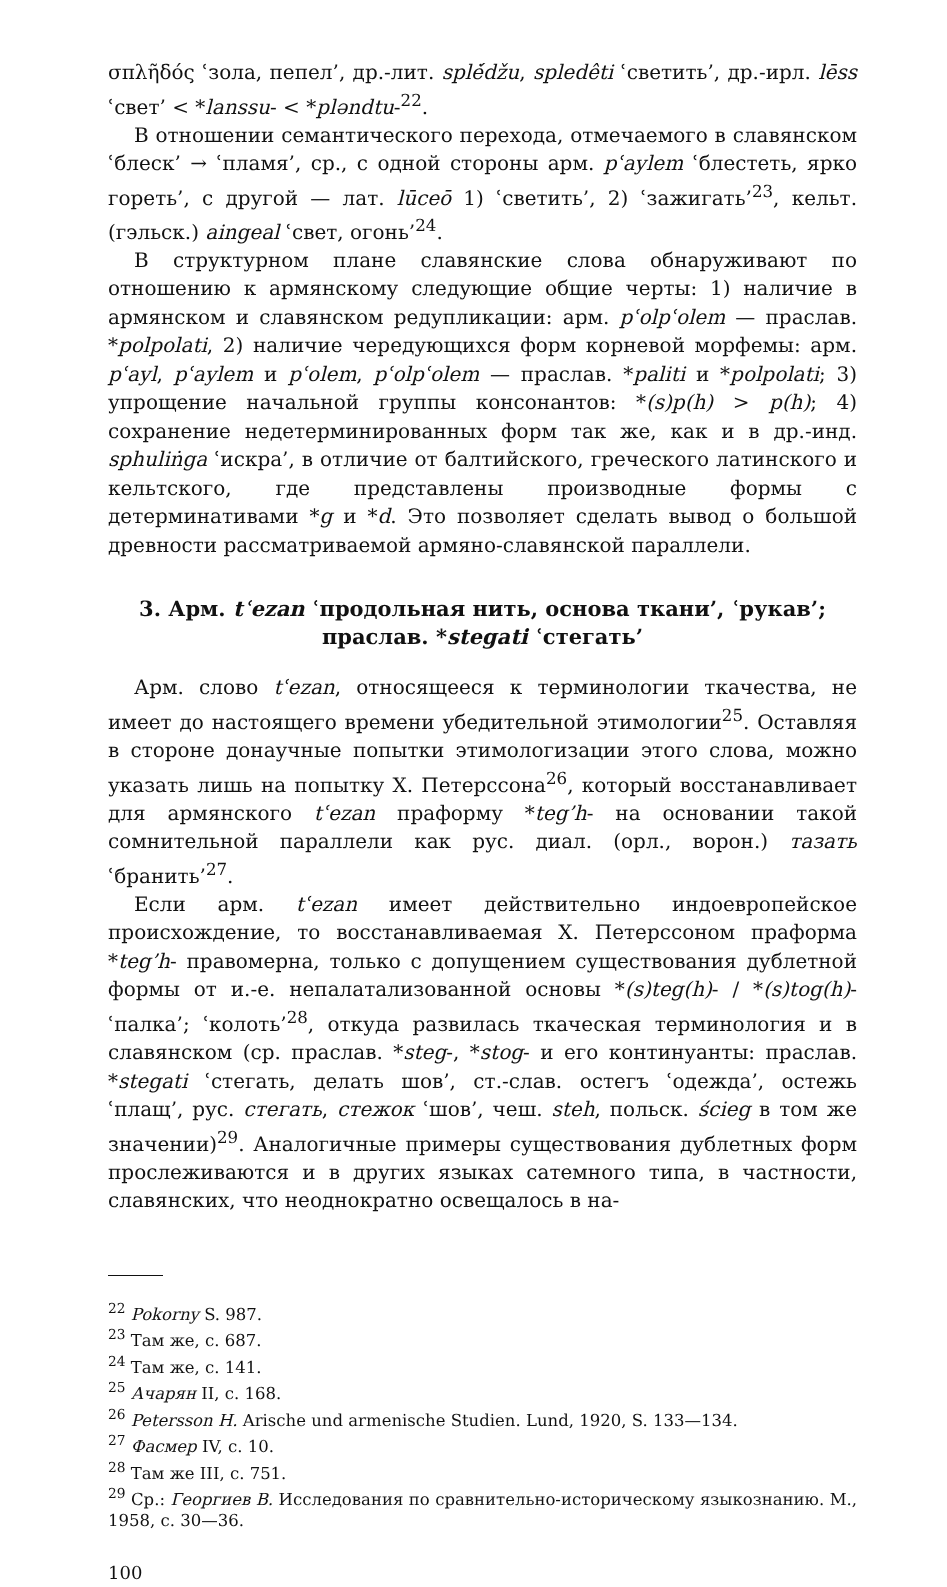σπλῆδός ʿзола, пепел’, др.-лит. splė́džu, spledêti ʿсветить’, др.-ирл. lēss ʿсвет’ < *lanssu- < *pləndtu-<sup>22</sup>.
В отношении семантического перехода, отмечаемого в славянском ʿблеск’ → ʿпламя’, ср., с одной стороны арм. pʿaylem ʿблестеть, ярко гореть’, с другой — лат. lūceō 1) ʿсветить’, 2) ʿзажигать’<sup>23</sup>, кельт. (гэльск.) aingeal ʿсвет, огонь’<sup>24</sup>.
В структурном плане славянские слова обнаруживают по отношению к армянскому следующие общие черты: 1) наличие в армянском и славянском редупликации: арм. pʿolpʿolem — праслав. *polpolati, 2) наличие чередующихся форм корневой морфемы: арм. pʿayl, pʿaylem и pʿolem, pʿolpʿolem — праслав. *paliti и *polpolati; 3) упрощение начальной группы консонантов: *(s)p(h) > p(h); 4) сохранение недетерминированных форм так же, как и в др.-инд. sphuliṅga ʿискра’, в отличие от балтийского, греческого латинского и кельтского, где представлены производные формы с детерминативами *g и *d. Это позволяет сделать вывод о большой древности рассматриваемой армяно-славянской параллели.
3. Арм. tʿezan ʿпродольная нить, основа ткани’, ʿрукав’; праслав. *stegati ʿстегать’
Арм. слово tʿezan, относящееся к терминологии ткачества, не имеет до настоящего времени убедительной этимологии<sup>25</sup>. Оставляя в стороне донаучные попытки этимологизации этого слова, можно указать лишь на попытку Х. Петерссона<sup>26</sup>, который восстанавливает для армянского tʿezan праформу *teg’h- на основании такой сомнительной параллели как рус. диал. (орл., ворон.) тазать ʿбранить’<sup>27</sup>.
Если арм. tʿezan имеет действительно индоевропейское происхождение, то восстанавливаемая Х. Петерссоном праформа *teg’h- правомерна, только с допущением существования дублетной формы от и.-е. непалатализованной основы *(s)teg(h)- / *(s)tog(h)- ʿпалка’; ʿколоть’<sup>28</sup>, откуда развилась ткаческая терминология и в славянском (ср. праслав. *steg-, *stog- и его континуанты: праслав. *stegati ʿстегать, делать шов’, ст.-слав. остегъ ʿодежда’, остежь ʿплащ’, рус. стегать, стежок ʿшов’, чеш. steh, польск. ścieg в том же значении)<sup>29</sup>. Аналогичные примеры существования дублетных форм прослеживаются и в других языках сатемного типа, в частности, славянских, что неоднократно освещалось в на-
<sup>22</sup> Pokorny S. 987.
<sup>23</sup> Там же, с. 687.
<sup>24</sup> Там же, с. 141.
<sup>25</sup> Ачарян II, с. 168.
<sup>26</sup> Petersson H. Arische und armenische Studien. Lund, 1920, S. 133—134.
<sup>27</sup> Фасмер IV, с. 10.
<sup>28</sup> Там же III, с. 751.
<sup>29</sup> Ср.: Георгиев В. Исследования по сравнительно-историческому языкознанию. М., 1958, с. 30—36.
100